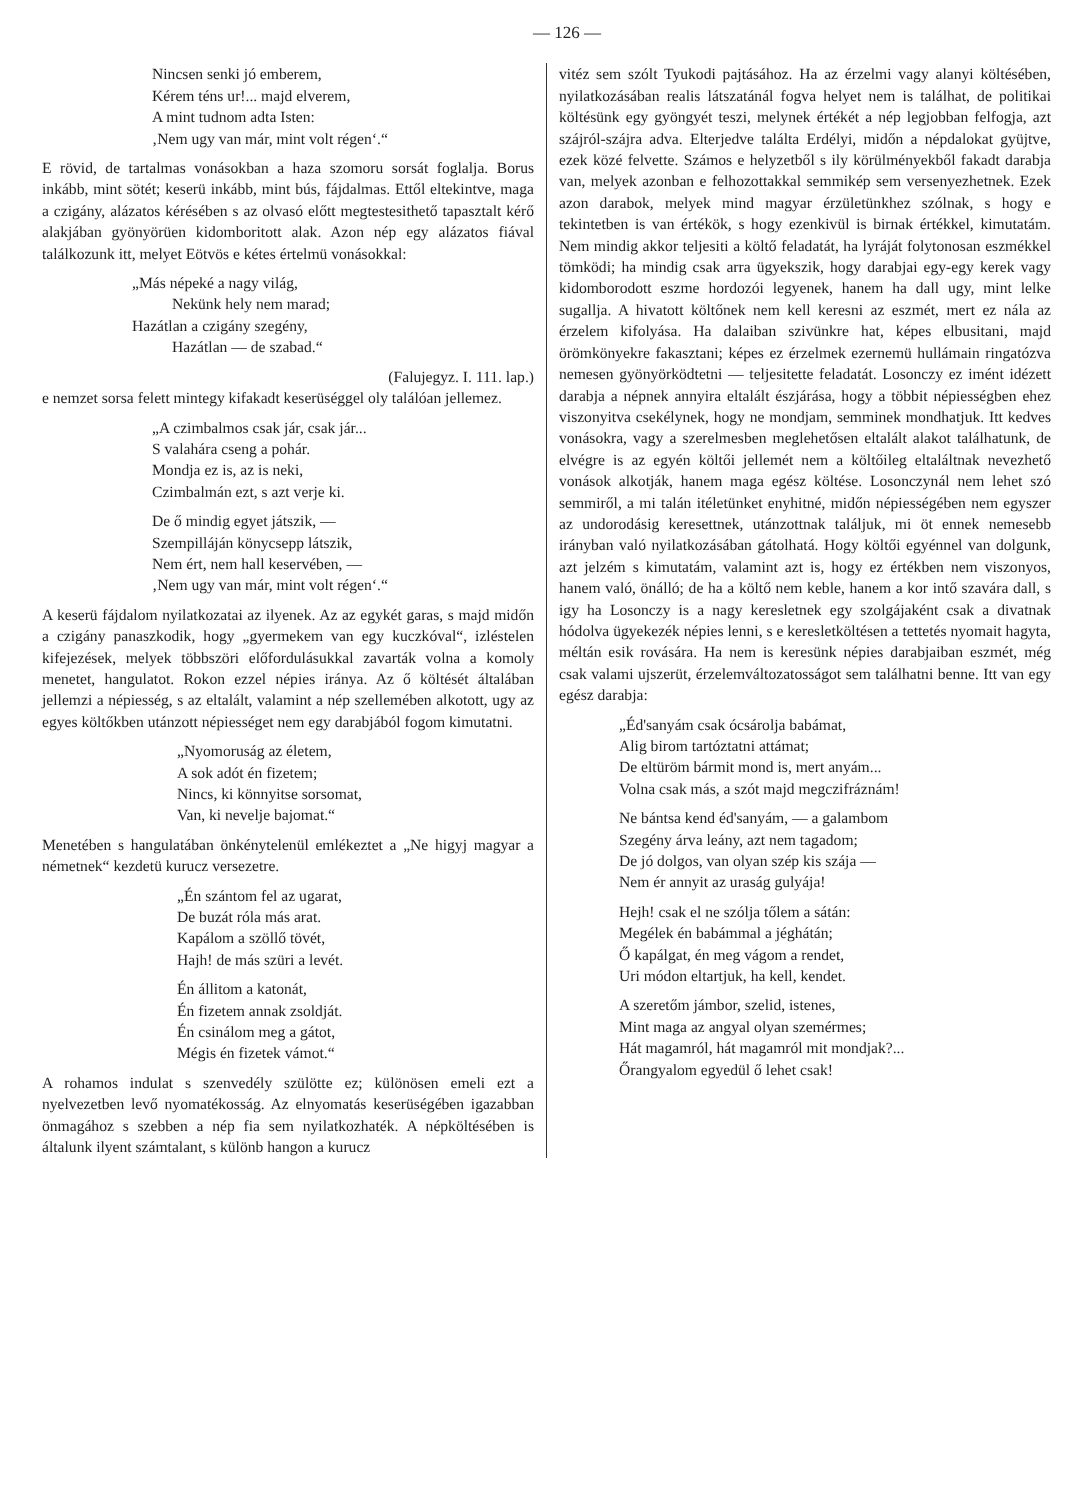— 126 —
Nincsen senki jó emberem,
Kérem téns ur!... majd elverem,
A mint tudnom adta Isten:
‚Nem ugy van már, mint volt régen‘.“
E rövid, de tartalmas vonásokban a haza szomoru sorsát foglalja. Borus inkább, mint sötét; keserü inkább, mint bús, fájdalmas. Ettől eltekintve, maga a czigány, alázatos kérésében s az olvasó előtt megtestesithető tapasztalt kérő alakjában gyönyörüen kidomboritott alak. Azon nép egy alázatos fiával találkozunk itt, melyet Eötvös e kétes értelmü vonásokkal:
„Más népeké a nagy világ,
Nekünk hely nem marad;
Hazátlan a czigány szegény,
Hazátlan — de szabad.“
(Falujegyz. I. 111. lap.)
e nemzet sorsa felett mintegy kifakadt keserüséggel oly találóan jellemez.
„A czimbalmos csak jár, csak jár...
S valahára cseng a pohár.
Mondja ez is, az is neki,
Czimbalmán ezt, s azt verje ki.
De ő mindig egyet játszik, —
Szempilláján könycsepp látszik,
Nem ért, nem hall keservében, —
‚Nem ugy van már, mint volt régen‘.“
A keserü fájdalom nyilatkozatai az ilyenek. Az az egykét garas, s majd midőn a czigány panaszkodik, hogy „gyermekem van egy kuczkóval“, izléstelen kifejezések, melyek többszöri előfordulásukkal zavarták volna a komoly menetet, hangulatot. Rokon ezzel népies iránya. Az ő költését általában jellemzi a népiesség, s az eltalált, valamint a nép szellemében alkotott, ugy az egyes költőkben utánzott népiességet nem egy darabjából fogom kimutatni.
„Nyomoruság az életem,
A sok adót én fizetem;
Nincs, ki könnyitse sorsomat,
Van, ki nevelje bajomat.“
Menetében s hangulatában önkénytelenül emlékeztet a „Ne higyj magyar a németnek“ kezdetü kurucz versezetre.
„Én szántom fel az ugarat,
De buzát róla más arat.
Kapálom a szöllő tövét,
Hajh! de más szüri a levét.
Én állitom a katonát,
Én fizetem annak zsoldját.
Én csinálom meg a gátot,
Mégis én fizetek vámot.“
A rohamos indulat s szenvedély szülötte ez; különösen emeli ezt a nyelvezetben levő nyomatékosság. Az elnyomatás keserüségében igazabban önmagához s szebben a nép fia sem nyilatkozhaték. A népköltésében is általunk ilyent számtalant, s különb hangon a kurucz
vitéz sem szólt Tyukodi pajtásához. Ha az érzelmi vagy alanyi költésében, nyilatkozásában realis látszatánál fogva helyet nem is találhat, de politikai költésünk egy gyöngyét teszi, melynek értékét a nép legjobban felfogja, azt szájról-szájra adva. Elterjedve találta Erdélyi, midőn a népdalokat gyüjtve, ezek közé felvette. Számos e helyzetből s ily körülményekből fakadt darabja van, melyek azonban e felhozottakkal semmikép sem versenyezhetnek. Ezek azon darabok, melyek mind magyar érzületünkhez szólnak, s hogy e tekintetben is van értékök, s hogy ezenkivül is birnak értékkel, kimutatám. Nem mindig akkor teljesiti a költő feladatát, ha lyráját folytonosan eszmékkel tömködi; ha mindig csak arra ügyekszik, hogy darabjai egy-egy kerek vagy kidomborodott eszme hordozói legyenek, hanem ha dall ugy, mint lelke sugallja. A hivatott költőnek nem kell keresni az eszmét, mert ez nála az érzelem kifolyása. Ha dalaiban szivünkre hat, képes elbusitani, majd örömkönyekre fakasztani; képes ez érzelmek ezernemü hullámain ringatózva nemesen gyönyörködtetni — teljesitette feladatát. Losonczy ez imént idézett darabja a népnek annyira eltalált észjárása, hogy a többit népiességben ehez viszonyitva csekélynek, hogy ne mondjam, semminek mondhatjuk. Itt kedves vonásokra, vagy a szerelmesben meglehetősen eltalált alakot találhatunk, de elvégre is az egyén költői jellemét nem a költőileg eltaláltnak nevezhető vonások alkotják, hanem maga egész költése. Losonczynál nem lehet szó semmiről, a mi talán itéletünket enyhitné, midőn népiességében nem egyszer az undorodásig keresettnek, utánzottnak találjuk, mi öt ennek nemesebb irányban való nyilatkozásában gátolhatá. Hogy költői egyénnel van dolgunk, azt jelzém s kimutatám, valamint azt is, hogy ez értékben nem viszonyos, hanem való, önálló; de ha a költő nem keble, hanem a kor intő szavára dall, s igy ha Losonczy is a nagy keresletnek egy szolgájaként csak a divatnak hódolva ügyekezék népies lenni, s e keresletköltésen a tettetés nyomait hagyta, méltán esik rovására. Ha nem is keresünk népies darabjaiban eszmét, még csak valami ujszerüt, érzelemváltozatosságot sem találhatni benne. Itt van egy egész darabja:
„Éd'sanyám csak ócsárolja babámat,
Alig birom tartóztatni attámat;
De eltüröm bármit mond is, mert anyám...
Volna csak más, a szót majd megczifráznám!
Ne bántsa kend éd'sanyám, — a galambom
Szegény árva leány, azt nem tagadom;
De jó dolgos, van olyan szép kis szája —
Nem ér annyit az uraság gulyája!
Hejh! csak el ne szólja tőlem a sátán:
Megélek én babámmal a jéghátán;
Ő kapálgat, én meg vágom a rendet,
Uri módon eltartjuk, ha kell, kendet.
A szeretőm jámbor, szelid, istenes,
Mint maga az angyal olyan szemérmes;
Hát magamról, hát magamról mit mondjak?...
Őrangyalom egyedül ő lehet csak!